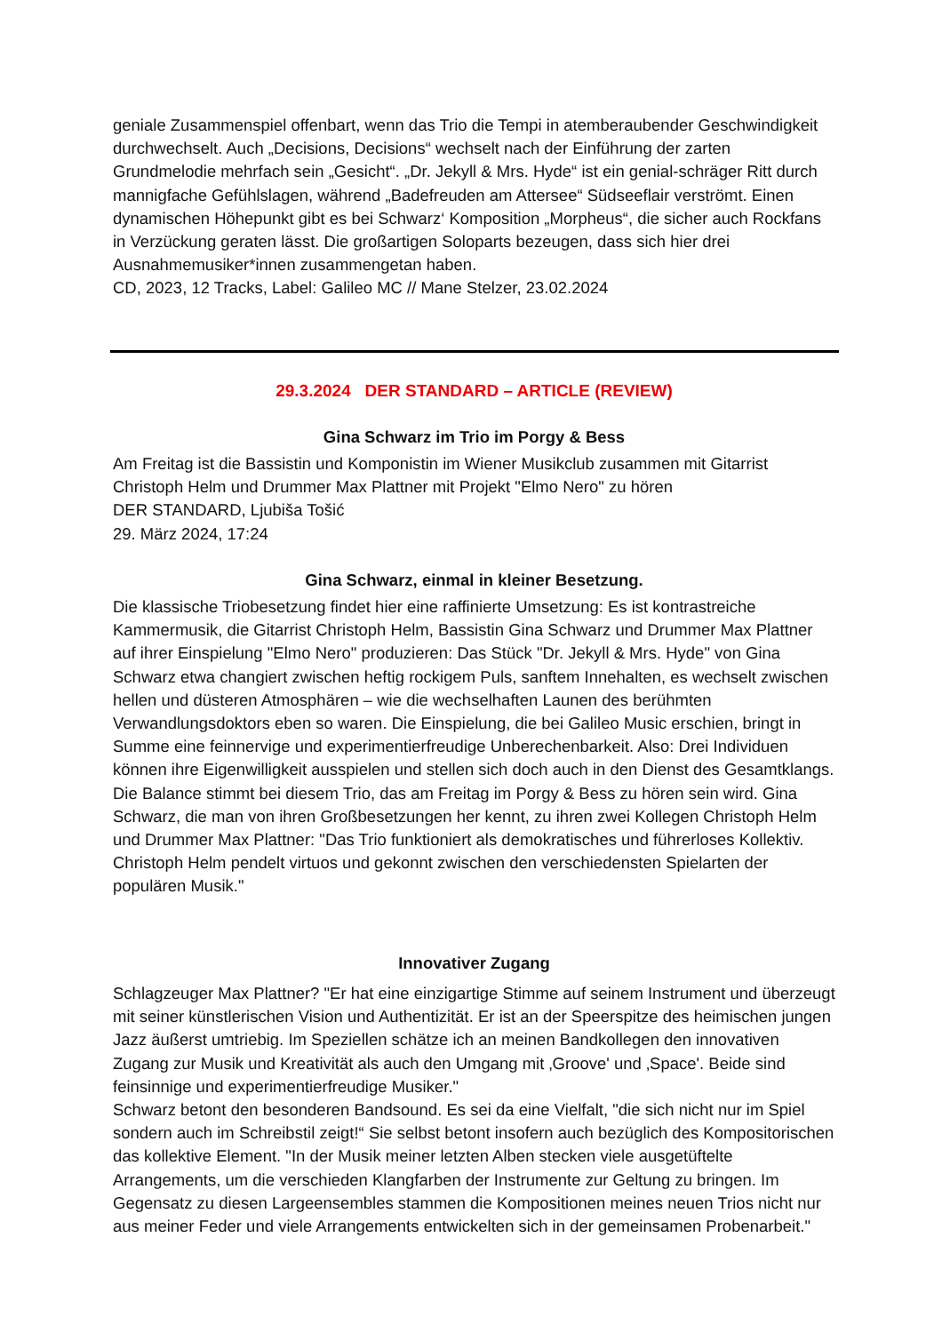geniale Zusammenspiel offenbart, wenn das Trio die Tempi in atemberaubender Geschwindigkeit durchwechselt. Auch „Decisions, Decisions“ wechselt nach der Einführung der zarten Grundmelodie mehrfach sein „Gesicht“. „Dr. Jekyll & Mrs. Hyde“ ist ein genial-schräger Ritt durch mannigfache Gefühlslagen, während „Badefreuden am Attersee“ Südseeflair verströmt. Einen dynamischen Höhepunkt gibt es bei Schwarz‘ Komposition „Morpheus“, die sicher auch Rockfans in Verzückung geraten lässt. Die großartigen Soloparts bezeugen, dass sich hier drei Ausnahmemusiker*innen zusammengetan haben.
CD, 2023, 12 Tracks, Label: Galileo MC // Mane Stelzer, 23.02.2024
29.3.2024 DER STANDARD – ARTICLE (REVIEW)
Gina Schwarz im Trio im Porgy & Bess
Am Freitag ist die Bassistin und Komponistin im Wiener Musikclub zusammen mit Gitarrist Christoph Helm und Drummer Max Plattner mit Projekt "Elmo Nero" zu hören
DER STANDARD, Ljubiša Tošić
29. März 2024, 17:24
Gina Schwarz, einmal in kleiner Besetzung.
Die klassische Triobesetzung findet hier eine raffinierte Umsetzung: Es ist kontrastreiche Kammermusik, die Gitarrist Christoph Helm, Bassistin Gina Schwarz und Drummer Max Plattner auf ihrer Einspielung "Elmo Nero" produzieren: Das Stück "Dr. Jekyll & Mrs. Hyde" von Gina Schwarz etwa changiert zwischen heftig rockigem Puls, sanftem Innehalten, es wechselt zwischen hellen und düsteren Atmosphären – wie die wechselhaften Launen des berühmten Verwandlungsdoktors eben so waren. Die Einspielung, die bei Galileo Music erschien, bringt in Summe eine feinnervige und experimentierfreudige Unberechenbarkeit. Also: Drei Individuen können ihre Eigenwilligkeit ausspielen und stellen sich doch auch in den Dienst des Gesamtklangs. Die Balance stimmt bei diesem Trio, das am Freitag im Porgy & Bess zu hören sein wird. Gina Schwarz, die man von ihren Großbesetzungen her kennt, zu ihren zwei Kollegen Christoph Helm und Drummer Max Plattner: "Das Trio funktioniert als demokratisches und führerloses Kollektiv. Christoph Helm pendelt virtuos und gekonnt zwischen den verschiedensten Spielarten der populären Musik."
Innovativer Zugang
Schlagzeuger Max Plattner? "Er hat eine einzigartige Stimme auf seinem Instrument und überzeugt mit seiner künstlerischen Vision und Authentizität. Er ist an der Speerspitze des heimischen jungen Jazz äußerst umtriebig. Im Speziellen schätze ich an meinen Bandkollegen den innovativen Zugang zur Musik und Kreativität als auch den Umgang mit ‚Groove' und ‚Space'. Beide sind feinsinnige und experimentierfreudige Musiker."
Schwarz betont den besonderen Bandsound. Es sei da eine Vielfalt, "die sich nicht nur im Spiel sondern auch im Schreibstil zeigt!“ Sie selbst betont insofern auch bezüglich des Kompositorischen das kollektive Element. "In der Musik meiner letzten Alben stecken viele ausgetüftelte Arrangements, um die verschieden Klangfarben der Instrumente zur Geltung zu bringen. Im Gegensatz zu diesen Largeensembles stammen die Kompositionen meines neuen Trios nicht nur aus meiner Feder und viele Arrangements entwickelten sich in der gemeinsamen Probenarbeit."